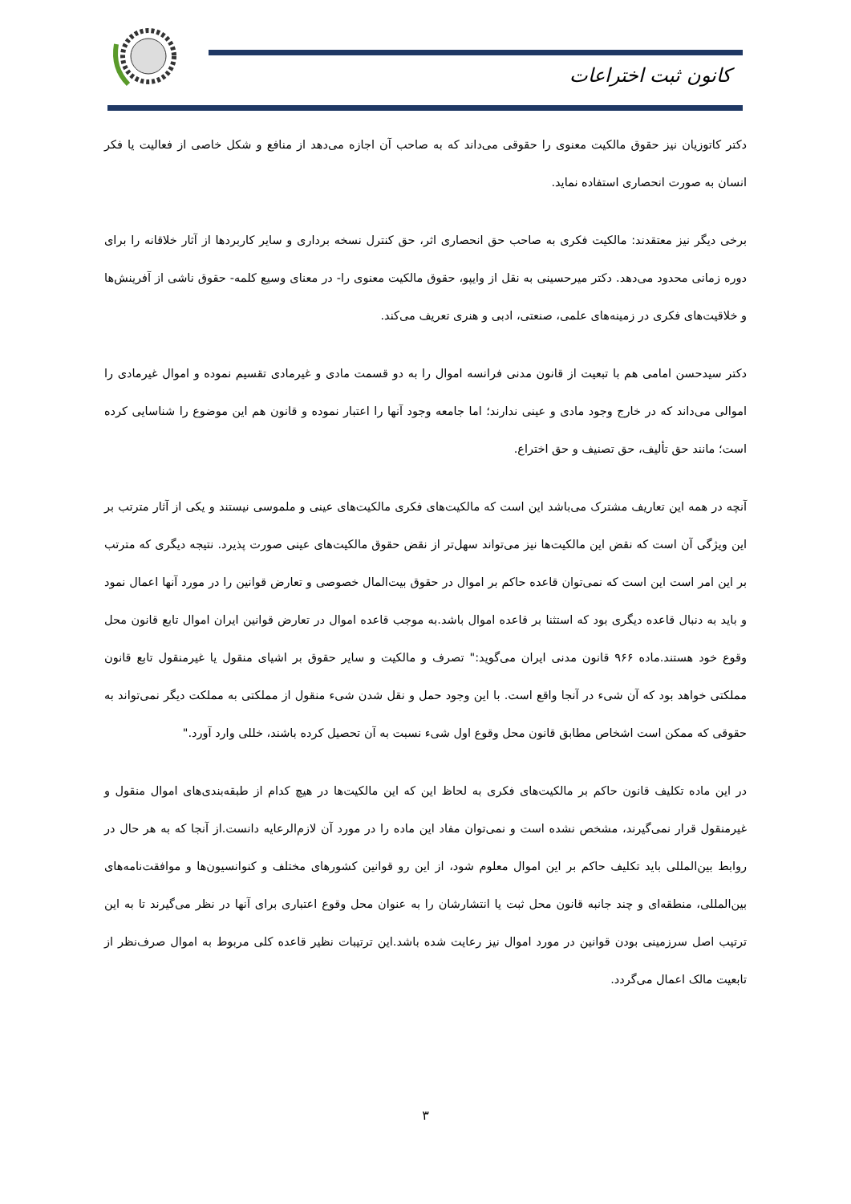کانون ثبت اختراعات
دکتر کاتوزیان نیز حقوق مالکیت معنوی را حقوقی می‌داند که به صاحب آن اجازه می‌دهد از منافع و شکل خاصی از فعالیت یا فکر انسان به صورت انحصاری استفاده نماید.
برخی دیگر نیز معتقدند: مالکیت فکری به صاحب حق انحصاری اثر، حق کنترل نسخه برداری و سایر کاربردها از آثار خلاقانه را برای دوره زمانی محدود می‌دهد. دکتر میرحسینی به نقل از وایپو، حقوق مالکیت معنوی را- در معنای وسیع کلمه- حقوق ناشی از آفرینش‌ها و خلاقیت‌های فکری در زمینه‌های علمی، صنعتی، ادبی و هنری تعریف می‌کند.
دکتر سیدحسن امامی هم با تبعیت از قانون مدنی فرانسه اموال را به دو قسمت مادی و غیرمادی تقسیم نموده و اموال غیرمادی را اموالی می‌داند که در خارج وجود مادی و عینی ندارند؛ اما جامعه وجود آنها را اعتبار نموده و قانون هم این موضوع را شناسایی کرده است؛ مانند حق تألیف، حق تصنیف و حق اختراع.
آنچه در همه این تعاریف مشترک می‌باشد این است که مالکیت‌های فکری مالکیت‌های عینی و ملموسی نیستند و یکی از آثار مترتب بر این ویژگی آن است که نقض این مالکیت‌ها نیز می‌تواند سهل‌تر از نقض حقوق مالکیت‌های عینی صورت پذیرد. نتیجه دیگری که مترتب بر این امر است این است که نمی‌توان قاعده حاکم بر اموال در حقوق بیت‌المال خصوصی و تعارض قوانین را در مورد آنها اعمال نمود و باید به دنبال قاعده دیگری بود که استثنا بر قاعده اموال باشد.به موجب قاعده اموال در تعارض قوانین ایران اموال تابع قانون محل وقوع خود هستند.ماده ۹۶۶ قانون مدنی ایران می‌گوید:" تصرف و مالکیت و سایر حقوق بر اشیای منقول یا غیرمنقول تابع قانون مملکتی خواهد بود که آن شیء در آنجا واقع است. با این وجود حمل و نقل شدن شیء منقول از مملکتی به مملکت دیگر نمی‌تواند به حقوقی که ممکن است اشخاص مطابق قانون محل وقوع اول شیء نسبت به آن تحصیل کرده باشند، خللی وارد آورد."
در این ماده تکلیف قانون حاکم بر مالکیت‌های فکری به لحاظ این که این مالکیت‌ها در هیچ کدام از طبقه‌بندی‌های اموال منقول و غیرمنقول قرار نمی‌گیرند، مشخص نشده است و نمی‌توان مفاد این ماده را در مورد آن لازم‌الرعایه دانست.از آنجا که به هر حال در روابط بین‌المللی باید تکلیف حاکم بر این اموال معلوم شود، از این رو قوانین کشورهای مختلف و کنوانسیون‌ها و موافقت‌نامه‌های بین‌المللی، منطقه‌ای و چند جانبه قانون محل ثبت یا انتشارشان را به عنوان محل وقوع اعتباری برای آنها در نظر می‌گیرند تا به این ترتیب اصل سرزمینی بودن قوانین در مورد اموال نیز رعایت شده باشد.این ترتیبات نظیر قاعده کلی مربوط به اموال صرف‌نظر از تابعیت مالک اعمال می‌گردد.
۳